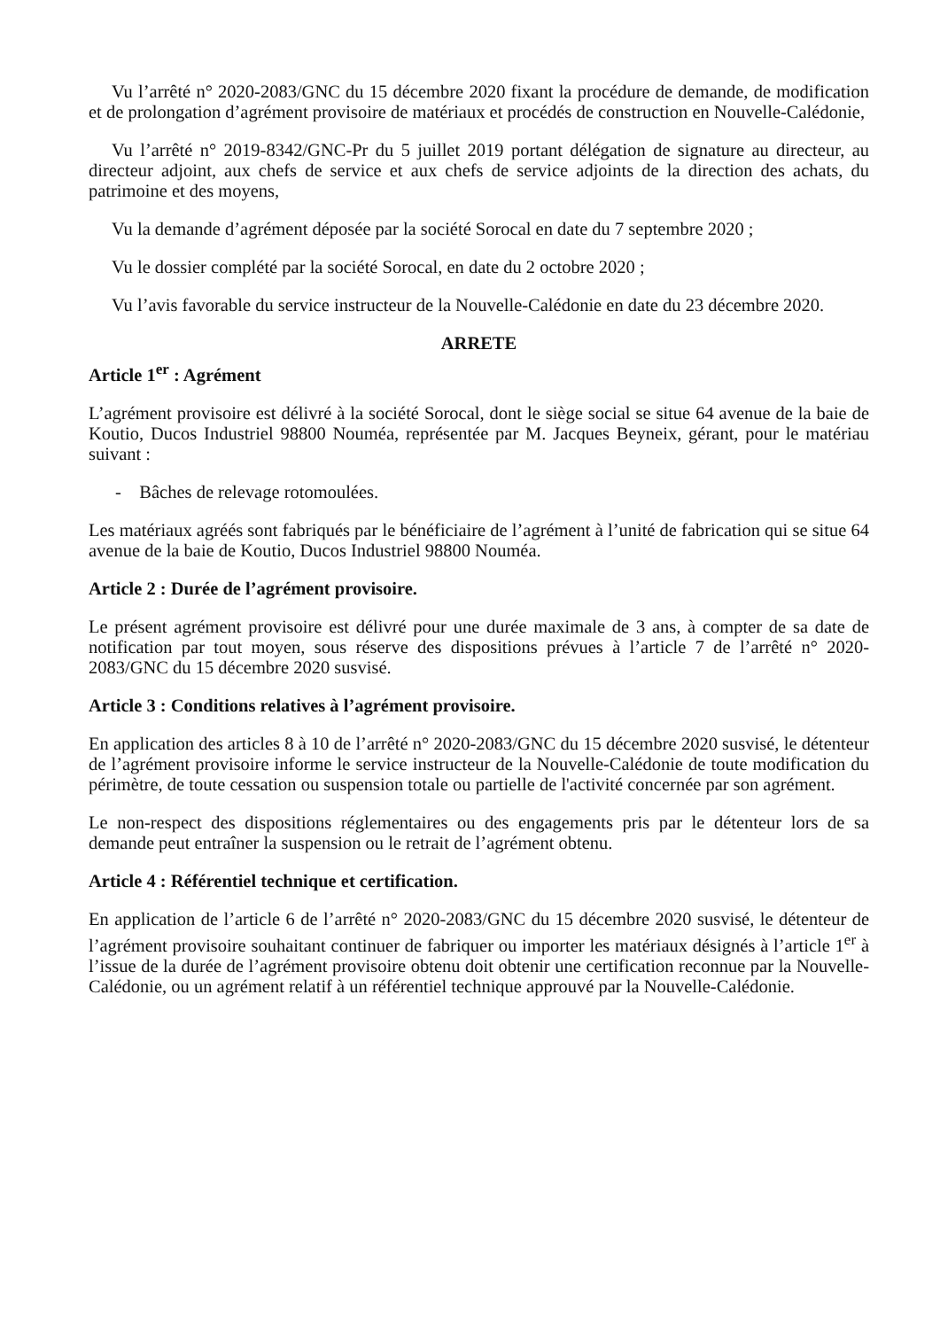Vu l’arrêté n° 2020-2083/GNC du 15 décembre 2020 fixant la procédure de demande, de modification et de prolongation d’agrément provisoire de matériaux et procédés de construction en Nouvelle-Calédonie,
Vu l’arrêté n° 2019-8342/GNC-Pr du 5 juillet 2019 portant délégation de signature au directeur, au directeur adjoint, aux chefs de service et aux chefs de service adjoints de la direction des achats, du patrimoine et des moyens,
Vu la demande d’agrément déposée par la société Sorocal en date du 7 septembre 2020 ;
Vu le dossier complété par la société Sorocal, en date du 2 octobre 2020 ;
Vu l’avis favorable du service instructeur de la Nouvelle-Calédonie en date du 23 décembre 2020.
ARRETE
Article 1<sup>er</sup> : Agrément
L’agrément provisoire est délivré à la société Sorocal, dont le siège social se situe 64 avenue de la baie de Koutio, Ducos Industriel 98800 Nouméa, représentée par M. Jacques Beyneix, gérant, pour le matériau suivant :
- Bâches de relevage rotomoulées.
Les matériaux agréés sont fabriqués par le bénéficiaire de l’agrément à l’unité de fabrication qui se situe 64 avenue de la baie de Koutio, Ducos Industriel 98800 Nouméa.
Article 2 : Durée de l’agrément provisoire.
Le présent agrément provisoire est délivré pour une durée maximale de 3 ans, à compter de sa date de notification par tout moyen, sous réserve des dispositions prévues à l’article 7 de l’arrêté n° 2020-2083/GNC du 15 décembre 2020 susvisé.
Article 3 : Conditions relatives à l’agrément provisoire.
En application des articles 8 à 10 de l’arrêté n° 2020-2083/GNC du 15 décembre 2020 susvisé, le détenteur de l’agrément provisoire informe le service instructeur de la Nouvelle-Calédonie de toute modification du périmètre, de toute cessation ou suspension totale ou partielle de l'activité concernée par son agrément.
Le non-respect des dispositions réglementaires ou des engagements pris par le détenteur lors de sa demande peut entraîner la suspension ou le retrait de l’agrément obtenu.
Article 4 : Référentiel technique et certification.
En application de l’article 6 de l’arrêté n° 2020-2083/GNC du 15 décembre 2020 susvisé, le détenteur de l’agrément provisoire souhaitant continuer de fabriquer ou importer les matériaux désignés à l’article 1<sup>er</sup> à l’issue de la durée de l’agrément provisoire obtenu doit obtenir une certification reconnue par la Nouvelle-Calédonie, ou un agrément relatif à un référentiel technique approuvé par la Nouvelle-Calédonie.